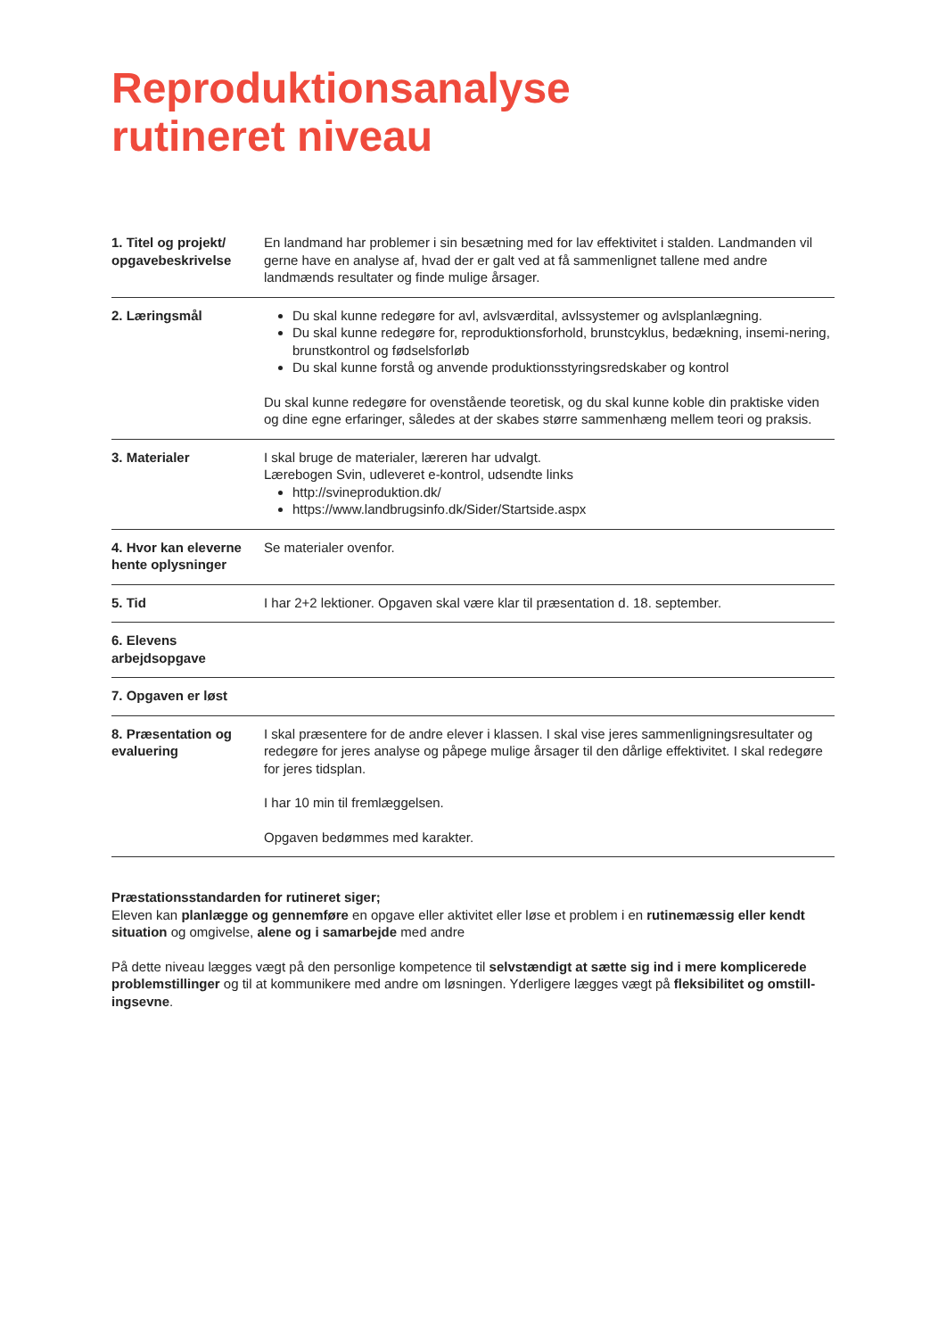Reproduktionsanalyse
rutineret niveau
| 1. Titel og projekt/ opgavebeskrivelse | En landmand har problemer i sin besætning med for lav effektivitet i stalden. Landmanden vil gerne have en analyse af, hvad der er galt ved at få sammenlignet tallene med andre landmænds resultater og finde mulige årsager. |
| 2. Læringsmål | Du skal kunne redegøre for avl, avlsværdital, avlssystemer og avlsplanlægning. Du skal kunne redegøre for, reproduktionsforhold, brunstcyklus, bedækning, insemi-nering, brunstkontrol og fødselsforløb Du skal kunne forstå og anvende produktionsstyringsredskaber og kontrol Du skal kunne redegøre for ovenstående teoretisk, og du skal kunne koble din praktiske viden og dine egne erfaringer, således at der skabes større sammenhæng mellem teori og praksis. |
| 3. Materialer | I skal bruge de materialer, læreren har udvalgt. Lærebogen Svin, udleveret e-kontrol, udsendte links http://svineproduktion.dk/ https://www.landbrugsinfo.dk/Sider/Startside.aspx |
| 4. Hvor kan eleverne hente oplysninger | Se materialer ovenfor. |
| 5. Tid | I har 2+2 lektioner. Opgaven skal være klar til præsentation d. 18. september. |
| 6. Elevens arbejdsopgave | |
| 7. Opgaven er løst | |
| 8. Præsentation og evaluering | I skal præsentere for de andre elever i klassen. I skal vise jeres sammenligningsresultater og redegøre for jeres analyse og påpege mulige årsager til den dårlige effektivitet. I skal redegøre for jeres tidsplan. I har 10 min til fremlæggelsen. Opgaven bedømmes med karakter. |
Præstationsstandarden for rutineret siger;
Eleven kan planlægge og gennemføre en opgave eller aktivitet eller løse et problem i en rutinemæssig eller kendt situation og omgivelse, alene og i samarbejde med andre
På dette niveau lægges vægt på den personlige kompetence til selvstændigt at sætte sig ind i mere komplicerede problemstillinger og til at kommunikere med andre om løsningen. Yderligere lægges vægt på fleksibilitet og omstill-ingsevne.